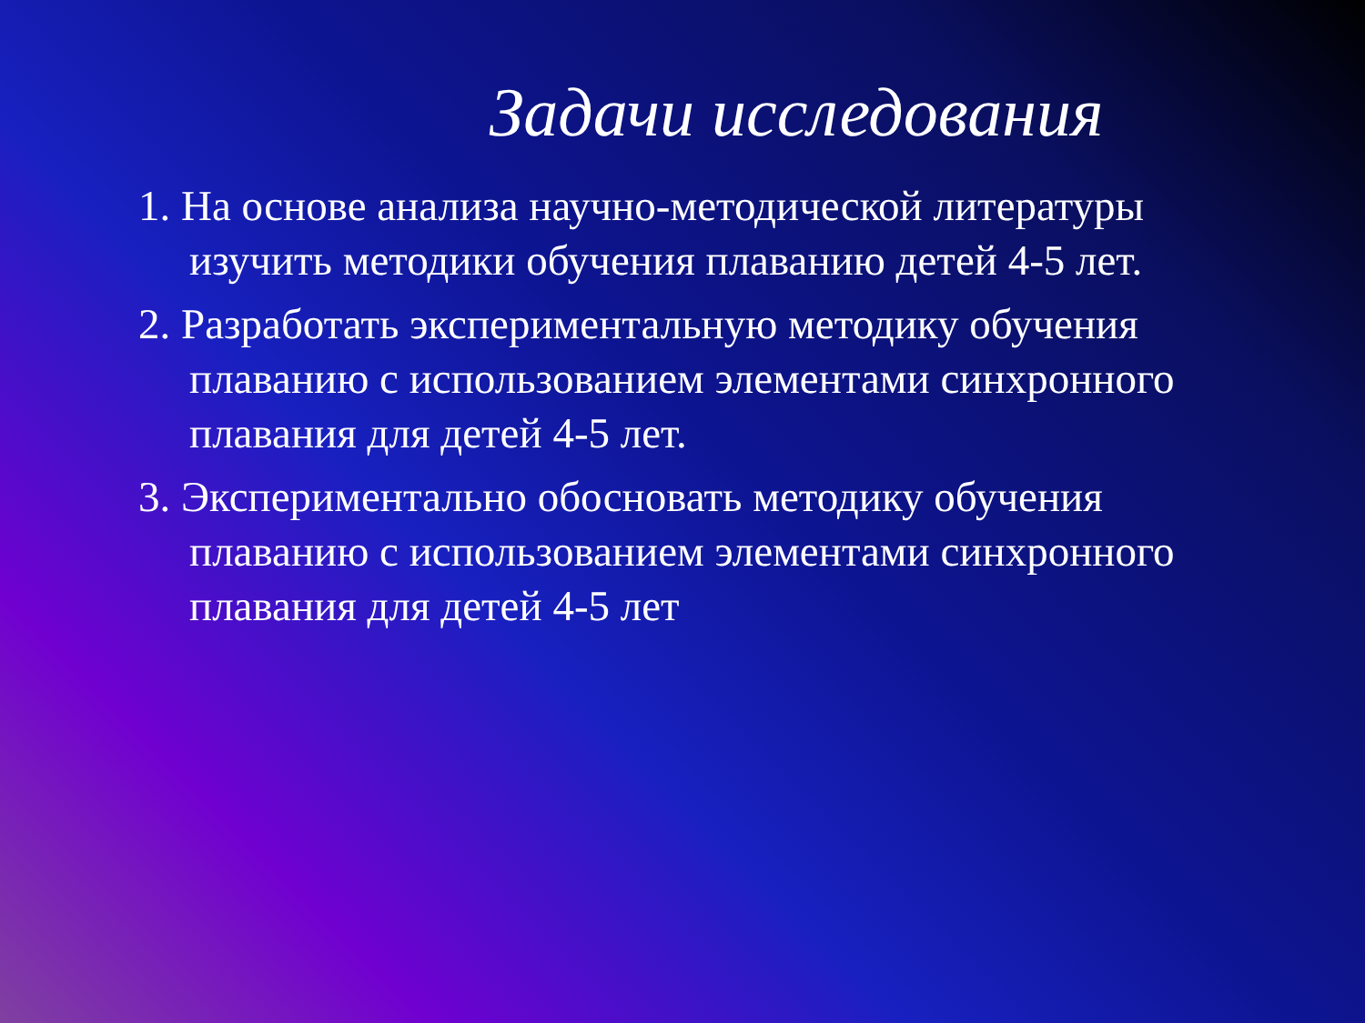Задачи исследования
1. На основе анализа научно-методической литературы изучить методики обучения плаванию детей 4-5 лет.
2. Разработать экспериментальную методику обучения плаванию с использованием элементами синхронного плавания для детей 4-5 лет.
3. Экспериментально обосновать методику обучения плаванию с использованием элементами синхронного плавания для детей 4-5 лет